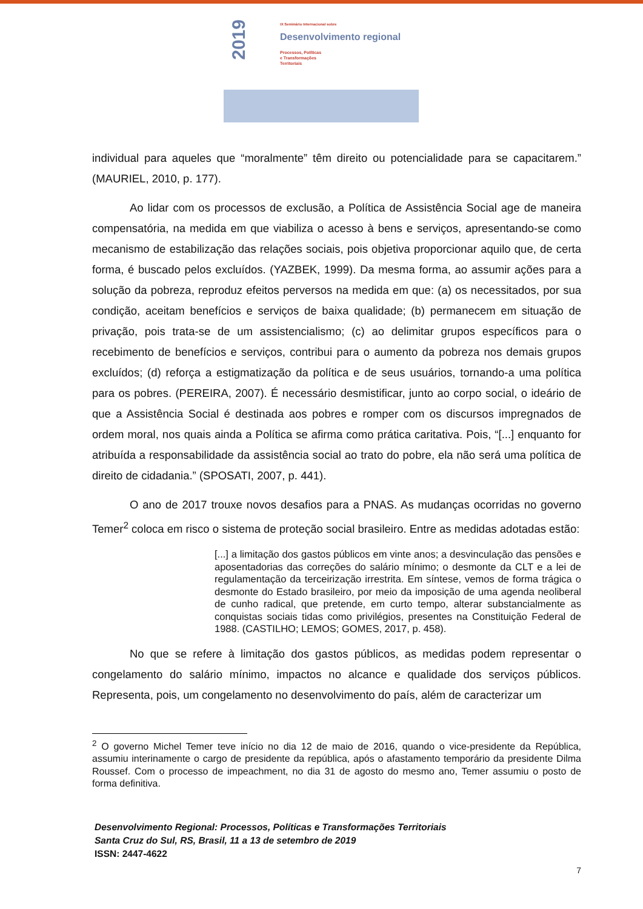2019
IX Seminário Internacional sobre
Desenvolvimento regional
Processos, Políticas
e Transformações
Territoriais
individual para aqueles que “moralmente” têm direito ou potencialidade para se capacitarem.” (MAURIEL, 2010, p. 177).
Ao lidar com os processos de exclusão, a Política de Assistência Social age de maneira compensatória, na medida em que viabiliza o acesso à bens e serviços, apresentando-se como mecanismo de estabilização das relações sociais, pois objetiva proporcionar aquilo que, de certa forma, é buscado pelos excluídos. (YAZBEK, 1999). Da mesma forma, ao assumir ações para a solução da pobreza, reproduz efeitos perversos na medida em que: (a) os necessitados, por sua condição, aceitam benefícios e serviços de baixa qualidade; (b) permanecem em situação de privação, pois trata-se de um assistencialismo; (c) ao delimitar grupos específicos para o recebimento de benefícios e serviços, contribui para o aumento da pobreza nos demais grupos excluídos; (d) reforça a estigmatização da política e de seus usuários, tornando-a uma política para os pobres. (PEREIRA, 2007). É necessário desmistificar, junto ao corpo social, o ideário de que a Assistência Social é destinada aos pobres e romper com os discursos impregnados de ordem moral, nos quais ainda a Política se afirma como prática caritativa. Pois, “[...] enquanto for atribuída a responsabilidade da assistência social ao trato do pobre, ela não será uma política de direito de cidadania.” (SPOSATI, 2007, p. 441).
O ano de 2017 trouxe novos desafios para a PNAS. As mudanças ocorridas no governo Temer<sup>2</sup> coloca em risco o sistema de proteção social brasileiro. Entre as medidas adotadas estão:
[...] a limitação dos gastos públicos em vinte anos; a desvinculação das pensões e aposentadorias das correções do salário mínimo; o desmonte da CLT e a lei de regulamentação da terceirização irrestrita. Em síntese, vemos de forma trágica o desmonte do Estado brasileiro, por meio da imposição de uma agenda neoliberal de cunho radical, que pretende, em curto tempo, alterar substancialmente as conquistas sociais tidas como privilégios, presentes na Constituição Federal de 1988. (CASTILHO; LEMOS; GOMES, 2017, p. 458).
No que se refere à limitação dos gastos públicos, as medidas podem representar o congelamento do salário mínimo, impactos no alcance e qualidade dos serviços públicos. Representa, pois, um congelamento no desenvolvimento do país, além de caracterizar um
<sup>2</sup> O governo Michel Temer teve início no dia 12 de maio de 2016, quando o vice-presidente da República, assumiu interinamente o cargo de presidente da república, após o afastamento temporário da presidente Dilma Roussef. Com o processo de impeachment, no dia 31 de agosto do mesmo ano, Temer assumiu o posto de forma definitiva.
Desenvolvimento Regional: Processos, Políticas e Transformações Territoriais
Santa Cruz do Sul, RS, Brasil, 11 a 13 de setembro de 2019
ISSN: 2447-4622
7